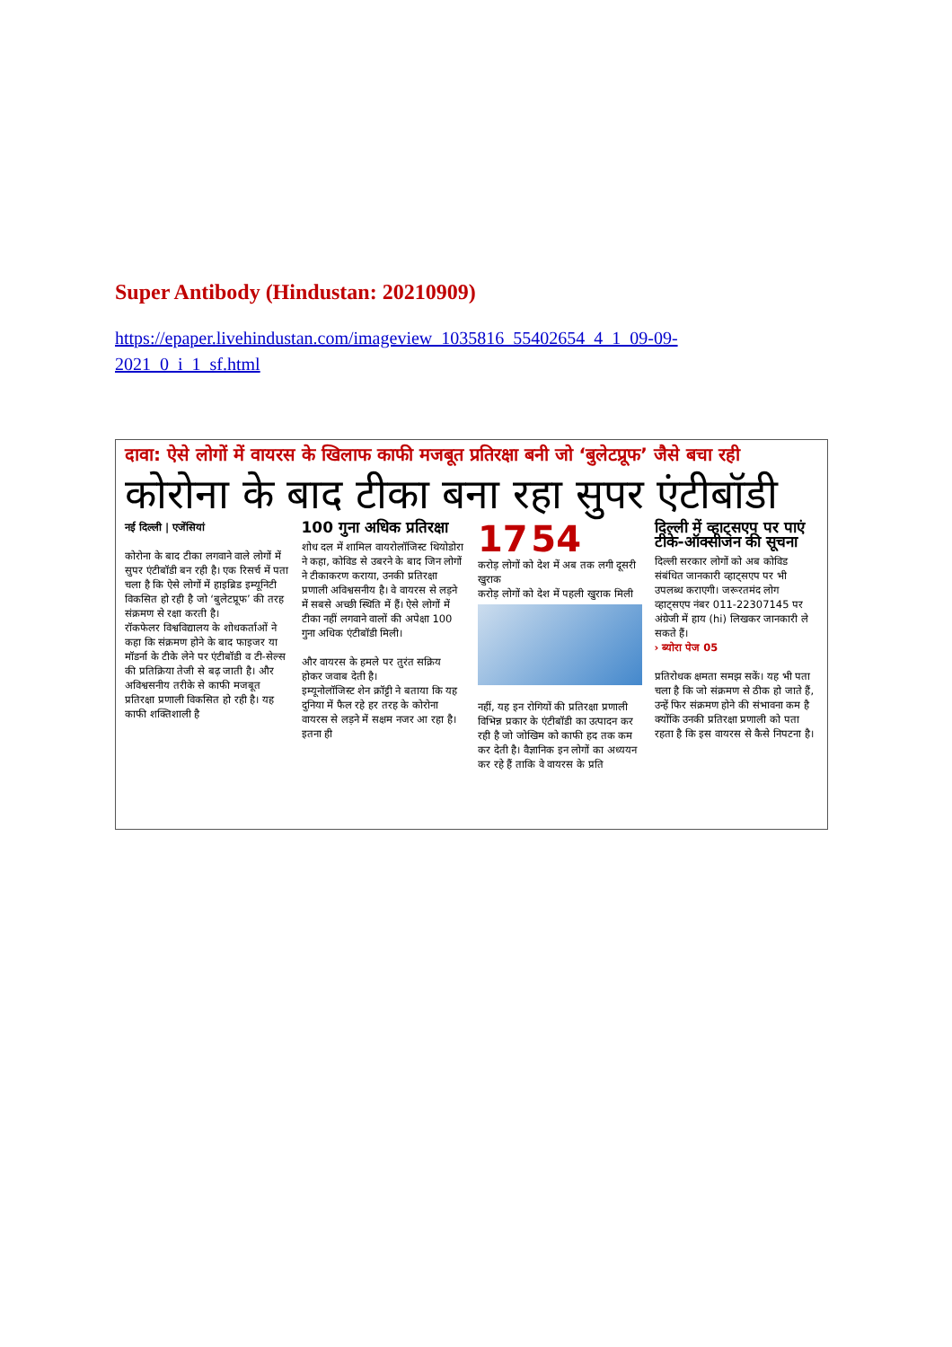Super Antibody (Hindustan: 20210909)
https://epaper.livehindustan.com/imageview_1035816_55402654_4_1_09-09-2021_0_i_1_sf.html
दावा: ऐसे लोगों में वायरस के खिलाफ काफी मजबूत प्रतिरक्षा बनी जो ‘बुलेटप्रूफ’ जैसे बचा रही
कोरोना के बाद टीका बना रहा सुपर एंटीबॉडी
नई दिल्ली | एजेंसियां
कोरोना के बाद टीका लगवाने वाले लोगों में सुपर एंटीबॉडी बन रही है। एक रिसर्च में पता चला है कि ऐसे लोगों में हाइब्रिड इम्यूनिटी विकसित हो रही है जो ‘बुलेटप्रूफ’ की तरह संक्रमण से रक्षा करती है।
रॉकफेलर विश्वविद्यालय के शोधकर्ताओं ने कहा कि संक्रमण होने के बाद फाइजर या मॉडर्ना के टीके लेने पर एंटीबॉडी व टी-सेल्स की प्रतिक्रिया तेजी से बढ़ जाती है। और अविश्वसनीय तरीके से काफी मजबूत प्रतिरक्षा प्रणाली विकसित हो रही है। यह काफी शक्तिशाली है
100 गुना अधिक प्रतिरक्षा
शोध दल में शामिल वायरोलॉजिस्ट थियोडोरा ने कहा, कोविड से उबरने के बाद जिन लोगों ने टीकाकरण कराया, उनकी प्रतिरक्षा प्रणाली अविश्वसनीय है। वे वायरस से लड़ने में सबसे अच्छी स्थिति में हैं। ऐसे लोगों में टीका नहीं लगवाने वालों की अपेक्षा 100 गुना अधिक एंटीबॉडी मिली।
और वायरस के हमले पर तुरंत सक्रिय होकर जवाब देती है।
इम्यूनोलॉजिस्ट शेन क्रॉट्टी ने बताया कि यह दुनिया में फैल रहे हर तरह के कोरोना वायरस से लड़ने में सक्षम नजर आ रहा है। इतना ही
17 54
करोड़ लोगों को देश में अब तक लगी दूसरी खुराक
करोड़ लोगों को देश में पहली खुराक मिली
नहीं, यह इन रोगियों की प्रतिरक्षा प्रणाली विभिन्न प्रकार के एंटीबॉडी का उत्पादन कर रही है जो जोखिम को काफी हद तक कम कर देती है। वैज्ञानिक इन लोगों का अध्ययन कर रहे हैं ताकि वे वायरस के प्रति
दिल्ली में व्हाट्सएप पर पाएं टीके-ऑक्सीजन की सूचना
दिल्ली सरकार लोगों को अब कोविड संबंधित जानकारी व्हाट्सएप पर भी उपलब्ध कराएगी। जरूरतमंद लोग व्हाट्सएप नंबर 011-22307145 पर अंग्रेजी में हाय (hi) लिखकर जानकारी ले सकते हैं।
› ब्योरा पेज 05
प्रतिरोधक क्षमता समझ सकें। यह भी पता चला है कि जो संक्रमण से ठीक हो जाते हैं, उन्हें फिर संक्रमण होने की संभावना कम है क्योंकि उनकी प्रतिरक्षा प्रणाली को पता रहता है कि इस वायरस से कैसे निपटना है।